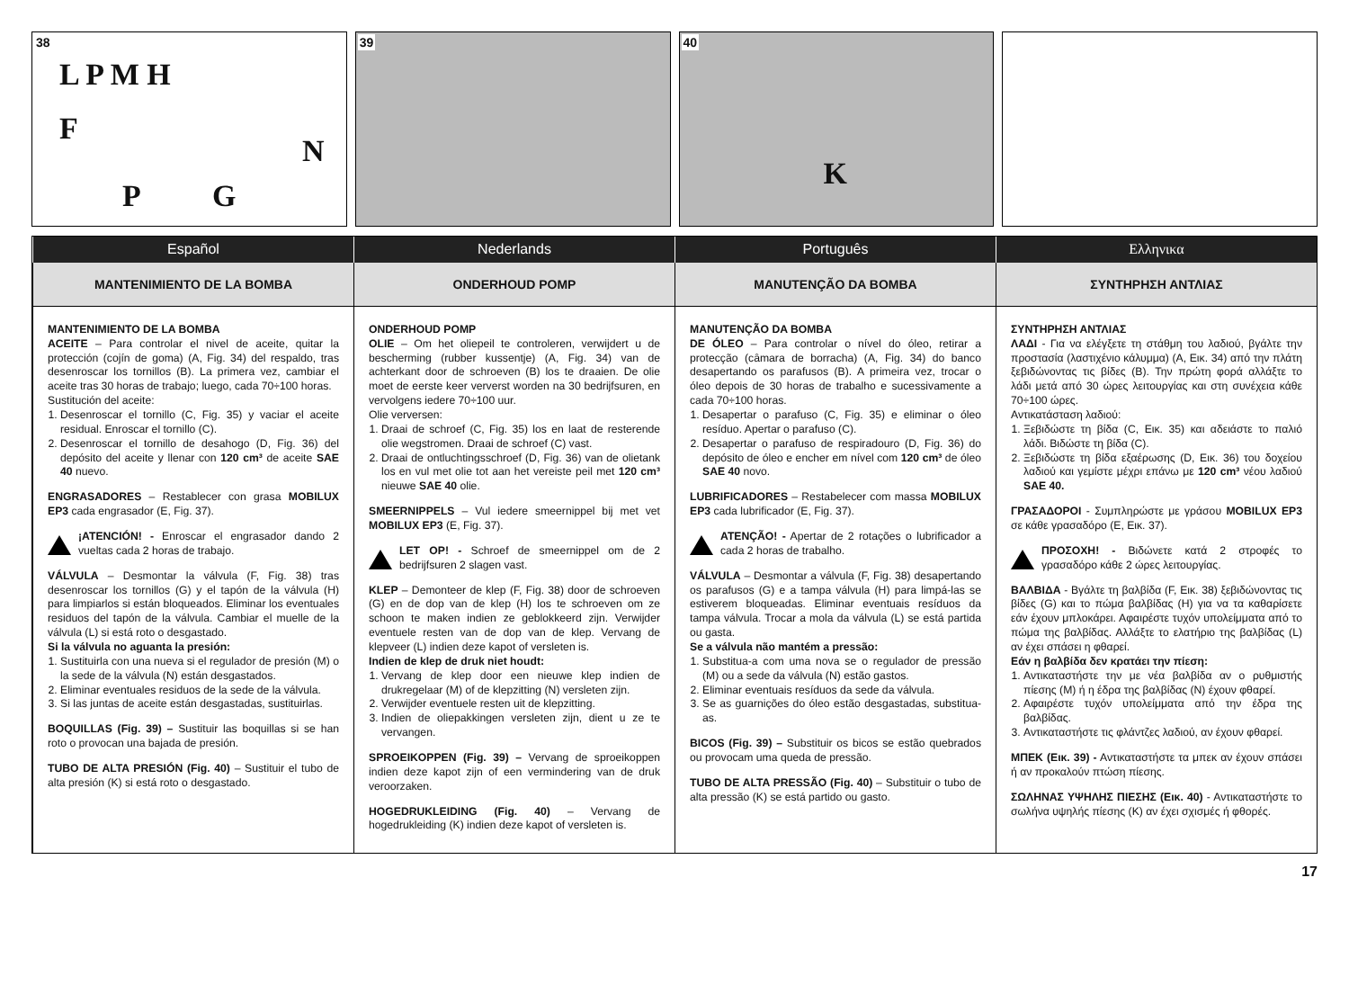38
L P M H
F
N
P G
39
40
K
Español
Nederlands
Português
Ελληνικα
MANTENIMIENTO DE LA BOMBA
ONDERHOUD POMP
MANUTENÇÃO DA BOMBA
ΣΥΝΤΗΡΗΣΗ ΑΝΤΛΙΑΣ
MANTENIMIENTO DE LA BOMBA
ACEITE – Para controlar el nivel de aceite, quitar la protección (cojín de goma) (A, Fig. 34) del respaldo, tras desenroscar los tornillos (B). La primera vez, cambiar el aceite tras 30 horas de trabajo; luego, cada 70÷100 horas.
Sustitución del aceite:
1. Desenroscar el tornillo (C, Fig. 35) y vaciar el aceite residual. Enroscar el tornillo (C).
2. Desenroscar el tornillo de desahogo (D, Fig. 36) del depósito del aceite y llenar con 120 cm³ de aceite SAE 40 nuevo.
ENGRASADORES – Restablecer con grasa MOBILUX EP3 cada engrasador (E, Fig. 37).
¡ATENCIÓN! - Enroscar el engrasador dando 2 vueltas cada 2 horas de trabajo.
VÁLVULA – Desmontar la válvula (F, Fig. 38) tras desenroscar los tornillos (G) y el tapón de la válvula (H) para limpiarlos si están bloqueados. Eliminar los eventuales residuos del tapón de la válvula. Cambiar el muelle de la válvula (L) si está roto o desgastado.
Si la válvula no aguanta la presión:
1. Sustituirla con una nueva si el regulador de presión (M) o la sede de la válvula (N) están desgastados.
2. Eliminar eventuales residuos de la sede de la válvula.
3. Si las juntas de aceite están desgastadas, sustituirlas.
BOQUILLAS (Fig. 39) – Sustituir las boquillas si se han roto o provocan una bajada de presión.
TUBO DE ALTA PRESIÓN (Fig. 40) – Sustituir el tubo de alta presión (K) si está roto o desgastado.
ONDERHOUD POMP
OLIE – Om het oliepeil te controleren, verwijdert u de bescherming (rubber kussentje) (A, Fig. 34) van de achterkant door de schroeven (B) los te draaien. De olie moet de eerste keer ververst worden na 30 bedrijfsuren, en vervolgens iedere 70÷100 uur.
Olie verversen:
1. Draai de schroef (C, Fig. 35) los en laat de resterende olie wegstromen. Draai de schroef (C) vast.
2. Draai de ontluchtingsschroef (D, Fig. 36) van de olietank los en vul met olie tot aan het vereiste peil met 120 cm³ nieuwe SAE 40 olie.
SMEERNIPPELS – Vul iedere smeernippel bij met vet MOBILUX EP3 (E, Fig. 37).
LET OP! - Schroef de smeernippel om de 2 bedrijfsuren 2 slagen vast.
KLEP – Demonteer de klep (F, Fig. 38) door de schroeven (G) en de dop van de klep (H) los te schroeven om ze schoon te maken indien ze geblokkeerd zijn. Verwijder eventuele resten van de dop van de klep. Vervang de klepveer (L) indien deze kapot of versleten is.
Indien de klep de druk niet houdt:
1. Vervang de klep door een nieuwe klep indien de drukregelaar (M) of de klepzitting (N) versleten zijn.
2. Verwijder eventuele resten uit de klepzitting.
3. Indien de oliepakkingen versleten zijn, dient u ze te vervangen.
SPROEIKOPPEN (Fig. 39) – Vervang de sproeikoppen indien deze kapot zijn of een vermindering van de druk veroorzaken.
HOGEDRUKLEIDING (Fig. 40) – Vervang de hogedrukleiding (K) indien deze kapot of versleten is.
MANUTENÇÃO DA BOMBA
DE ÓLEO – Para controlar o nível do óleo, retirar a protecção (câmara de borracha) (A, Fig. 34) do banco desapertando os parafusos (B). A primeira vez, trocar o óleo depois de 30 horas de trabalho e sucessivamente a cada 70÷100 horas.
1. Desapertar o parafuso (C, Fig. 35) e eliminar o óleo resíduo. Apertar o parafuso (C).
2. Desapertar o parafuso de respiradouro (D, Fig. 36) do depósito de óleo e encher em nível com 120 cm³ de óleo SAE 40 novo.
LUBRIFICADORES – Restabelecer com massa MOBILUX EP3 cada lubrificador (E, Fig. 37).
ATENÇÃO! - Apertar de 2 rotações o lubrificador a cada 2 horas de trabalho.
VÁLVULA – Desmontar a válvula (F, Fig. 38) desapertando os parafusos (G) e a tampa válvula (H) para limpá-las se estiverem bloqueadas. Eliminar eventuais resíduos da tampa válvula. Trocar a mola da válvula (L) se está partida ou gasta.
Se a válvula não mantém a pressão:
1. Substitua-a com uma nova se o regulador de pressão (M) ou a sede da válvula (N) estão gastos.
2. Eliminar eventuais resíduos da sede da válvula.
3. Se as guarnições do óleo estão desgastadas, substitua-as.
BICOS (Fig. 39) – Substituir os bicos se estão quebrados ou provocam uma queda de pressão.
TUBO DE ALTA PRESSÃO (Fig. 40) – Substituir o tubo de alta pressão (K) se está partido ou gasto.
ΣΥΝΤΗΡΗΣΗ ΑΝΤΛΙΑΣ
ΛΑΔΙ - Για να ελέγξετε τη στάθμη του λαδιού, βγάλτε την προστασία (λαστιχένιο κάλυμμα) (A, Εικ. 34) από την πλάτη ξεβιδώνοντας τις βίδες (B). Την πρώτη φορά αλλάξτε το λάδι μετά από 30 ώρες λειτουργίας και στη συνέχεια κάθε 70÷100 ώρες.
Αντικατάσταση λαδιού:
1. Ξεβιδώστε τη βίδα (C, Εικ. 35) και αδειάστε το παλιό λάδι. Βιδώστε τη βίδα (C).
2. Ξεβιδώστε τη βίδα εξαέρωσης (D, Εικ. 36) του δοχείου λαδιού και γεμίστε μέχρι επάνω με 120 cm³ νέου λαδιού SAE 40.
ΓΡΑΣΑΔΟΡΟΙ - Συμπληρώστε με γράσου MOBILUX EP3 σε κάθε γρασαδόρο (E, Εικ. 37).
ΠΡΟΣΟΧΗ! - Βιδώνετε κατά 2 στροφές το γρασαδόρο κάθε 2 ώρες λειτουργίας.
ΒΑΛΒΙΔΑ - Βγάλτε τη βαλβίδα (F, Εικ. 38) ξεβιδώνοντας τις βίδες (G) και το πώμα βαλβίδας (H) για να τα καθαρίσετε εάν έχουν μπλοκάρει. Αφαιρέστε τυχόν υπολείμματα από το πώμα της βαλβίδας. Αλλάξτε το ελατήριο της βαλβίδας (L) αν έχει σπάσει η φθαρεί.
Εάν η βαλβίδα δεν κρατάει την πίεση:
1. Αντικαταστήστε την με νέα βαλβίδα αν ο ρυθμιστής πίεσης (M) ή η έδρα της βαλβίδας (N) έχουν φθαρεί.
2. Αφαιρέστε τυχόν υπολείμματα από την έδρα της βαλβίδας.
3. Αντικαταστήστε τις φλάντζες λαδιού, αν έχουν φθαρεί.
ΜΠΕΚ (Εικ. 39) - Αντικαταστήστε τα μπεκ αν έχουν σπάσει ή αν προκαλούν πτώση πίεσης.
ΣΩΛΗΝΑΣ ΥΨΗΛΗΣ ΠΙΕΣΗΣ (Εικ. 40) - Αντικαταστήστε το σωλήνα υψηλής πίεσης (K) αν έχει σχισμές ή φθορές.
17